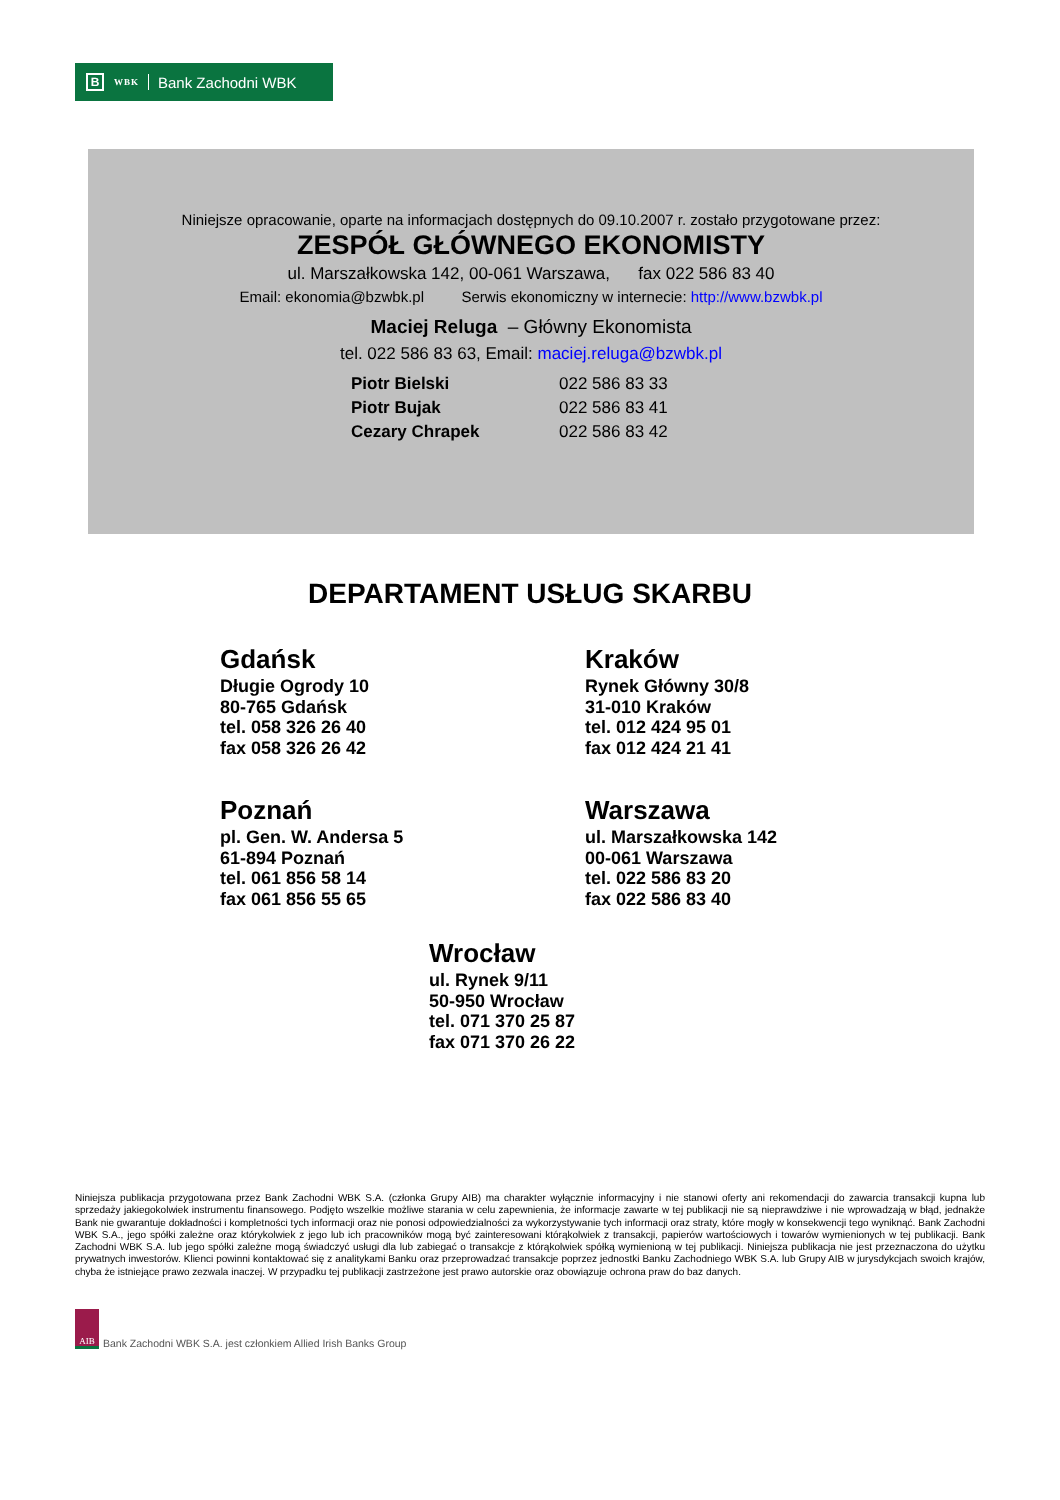B WBK Bank Zachodni WBK
Niniejsze opracowanie, oparte na informacjach dostępnych do 09.10.2007 r. zostało przygotowane przez:
ZESPÓŁ GŁÓWNEGO EKONOMISTY
ul. Marszałkowska 142, 00-061 Warszawa, fax 022 586 83 40
Email: ekonomia@bzwbk.pl Serwis ekonomiczny w internecie: http://www.bzwbk.pl
Maciej Reluga – Główny Ekonomista
tel. 022 586 83 63, Email: maciej.reluga@bzwbk.pl
Piotr Bielski 022 586 83 33
Piotr Bujak 022 586 83 41
Cezary Chrapek 022 586 83 42
DEPARTAMENT USŁUG SKARBU
Gdańsk
Długie Ogrody 10
80-765 Gdańsk
tel. 058 326 26 40
fax 058 326 26 42
Kraków
Rynek Główny 30/8
31-010 Kraków
tel. 012 424 95 01
fax 012 424 21 41
Poznań
pl. Gen. W. Andersa 5
61-894 Poznań
tel. 061 856 58 14
fax 061 856 55 65
Warszawa
ul. Marszałkowska 142
00-061 Warszawa
tel. 022 586 83 20
fax 022 586 83 40
Wrocław
ul. Rynek 9/11
50-950 Wrocław
tel. 071 370 25 87
fax 071 370 26 22
Niniejsza publikacja przygotowana przez Bank Zachodni WBK S.A. (członka Grupy AIB) ma charakter wyłącznie informacyjny i nie stanowi oferty ani rekomendacji do zawarcia transakcji kupna lub sprzedaży jakiegokolwiek instrumentu finansowego. Podjęto wszelkie możliwe starania w celu zapewnienia, że informacje zawarte w tej publikacji nie są nieprawdziwe i nie wprowadzają w błąd, jednakże Bank nie gwarantuje dokładności i kompletności tych informacji oraz nie ponosi odpowiedzialności za wykorzystywanie tych informacji oraz straty, które mogły w konsekwencji tego wyniknąć. Bank Zachodni WBK S.A., jego spółki zależne oraz którykolwiek z jego lub ich pracowników mogą być zainteresowani którąkolwiek z transakcji, papierów wartościowych i towarów wymienionych w tej publikacji. Bank Zachodni WBK S.A. lub jego spółki zależne mogą świadczyć usługi dla lub zabiegać o transakcje z którąkolwiek spółką wymienioną w tej publikacji. Niniejsza publikacja nie jest przeznaczona do użytku prywatnych inwestorów. Klienci powinni kontaktować się z analitykami Banku oraz przeprowadzać transakcje poprzez jednostki Banku Zachodniego WBK S.A. lub Grupy AIB w jurysdykcjach swoich krajów, chyba że istniejące prawo zezwala inaczej. W przypadku tej publikacji zastrzeżone jest prawo autorskie oraz obowiązuje ochrona praw do baz danych.
AIB
Bank Zachodni WBK S.A. jest członkiem Allied Irish Banks Group